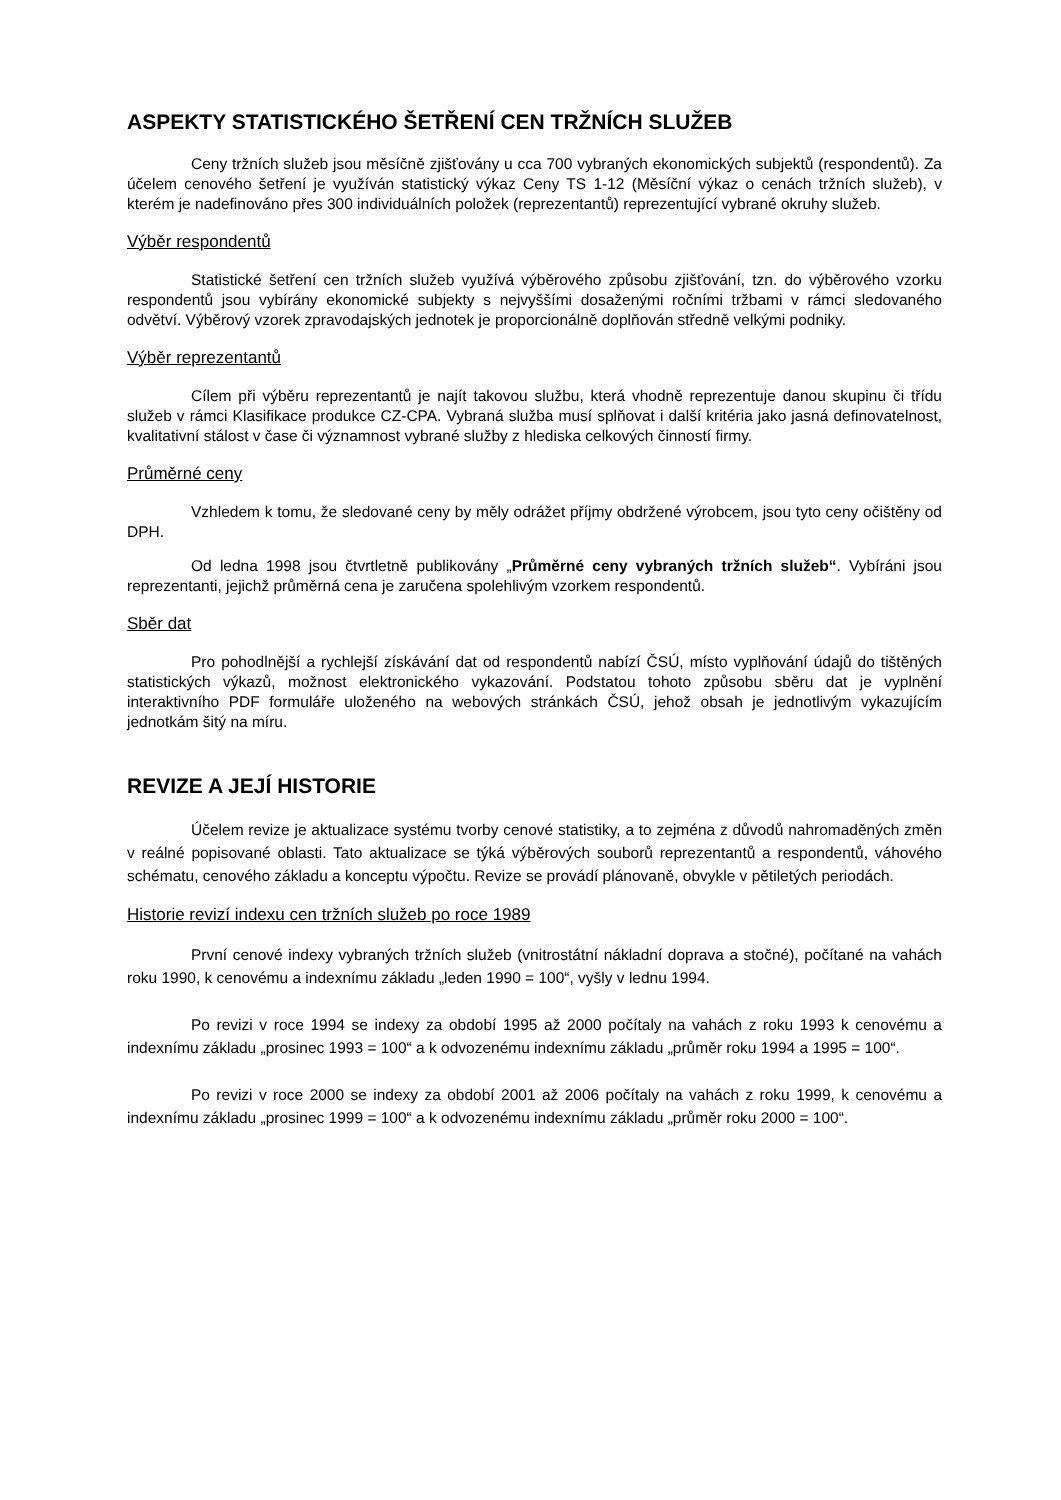ASPEKTY STATISTICKÉHO ŠETŘENÍ CEN TRŽNÍCH SLUŽEB
Ceny tržních služeb jsou měsíčně zjišťovány u cca 700 vybraných ekonomických subjektů (respondentů). Za účelem cenového šetření je využíván statistický výkaz Ceny TS 1-12 (Měsíční výkaz o cenách tržních služeb), v kterém je nadefinováno přes 300 individuálních položek (reprezentantů) reprezentující vybrané okruhy služeb.
Výběr respondentů
Statistické šetření cen tržních služeb využívá výběrového způsobu zjišťování, tzn. do výběrového vzorku respondentů jsou vybírány ekonomické subjekty s nejvyššími dosaženými ročními tržbami v rámci sledovaného odvětví. Výběrový vzorek zpravodajských jednotek je proporcionálně doplňován středně velkými podniky.
Výběr reprezentantů
Cílem při výběru reprezentantů je najít takovou službu, která vhodně reprezentuje danou skupinu či třídu služeb v rámci Klasifikace produkce CZ-CPA. Vybraná služba musí splňovat i další kritéria jako jasná definovatelnost, kvalitativní stálost v čase či významnost vybrané služby z hlediska celkových činností firmy.
Průměrné ceny
Vzhledem k tomu, že sledované ceny by měly odrážet příjmy obdržené výrobcem, jsou tyto ceny očištěny od DPH.
Od ledna 1998 jsou čtvrtletně publikovány „Průměrné ceny vybraných tržních služeb“. Vybíráni jsou reprezentanti, jejichž průměrná cena je zaručena spolehlivým vzorkem respondentů.
Sběr dat
Pro pohodlnější a rychlejší získávání dat od respondentů nabízí ČSÚ, místo vyplňování údajů do tištěných statistických výkazů, možnost elektronického vykazování. Podstatou tohoto způsobu sběru dat je vyplnění interaktivního PDF formuláře uloženého na webových stránkách ČSÚ, jehož obsah je jednotlivým vykazujícím jednotkám šitý na míru.
REVIZE A JEJÍ HISTORIE
Účelem revize je aktualizace systému tvorby cenové statistiky, a to zejména z důvodů nahromaděných změn v reálné popisované oblasti. Tato aktualizace se týká výběrových souborů reprezentantů a respondentů, váhového schématu, cenového základu a konceptu výpočtu. Revize se provádí plánovaně, obvykle v pětiletých periodách.
Historie revizí indexu cen tržních služeb po roce 1989
První cenové indexy vybraných tržních služeb (vnitrostátní nákladní doprava a stočné), počítané na vahách roku 1990, k cenovému a indexnímu základu „leden 1990 = 100“, vyšly v lednu 1994.
Po revizi v roce 1994 se indexy za období 1995 až 2000 počítaly na vahách z roku 1993 k cenovému a indexnímu základu „prosinec 1993 = 100“ a k odvozenému indexnímu základu „průměr roku 1994 a 1995 = 100“.
Po revizi v roce 2000 se indexy za období 2001 až 2006 počítaly na vahách z roku 1999, k cenovému a indexnímu základu „prosinec 1999 = 100“ a k odvozenému indexnímu základu „průměr roku 2000 = 100“.